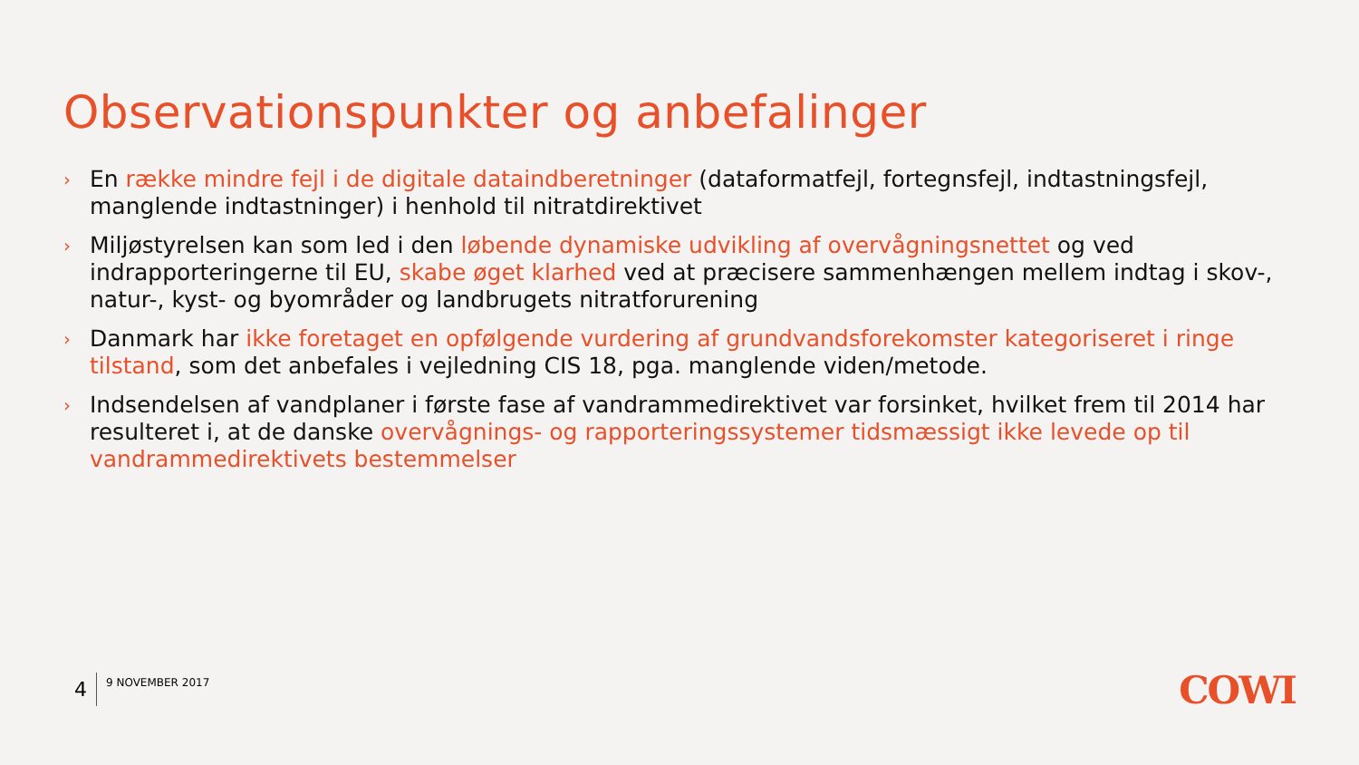Observationspunkter og anbefalinger
› En række mindre fejl i de digitale dataindberetninger (dataformatfejl, fortegnsfejl, indtastningsfejl, manglende indtastninger) i henhold til nitratdirektivet
› Miljøstyrelsen kan som led i den løbende dynamiske udvikling af overvågningsnettet og ved indrapporteringerne til EU, skabe øget klarhed ved at præcisere sammenhængen mellem indtag i skov-, natur-, kyst- og byområder og landbrugets nitratforurening
› Danmark har ikke foretaget en opfølgende vurdering af grundvandsforekomster kategoriseret i ringe tilstand, som det anbefales i vejledning CIS 18, pga. manglende viden/metode.
› Indsendelsen af vandplaner i første fase af vandrammedirektivet var forsinket, hvilket frem til 2014 har resulteret i, at de danske overvågnings- og rapporteringssystemer tidsmæssigt ikke levede op til vandrammedirektivets bestemmelser
4 9 NOVEMBER 2017 COWI